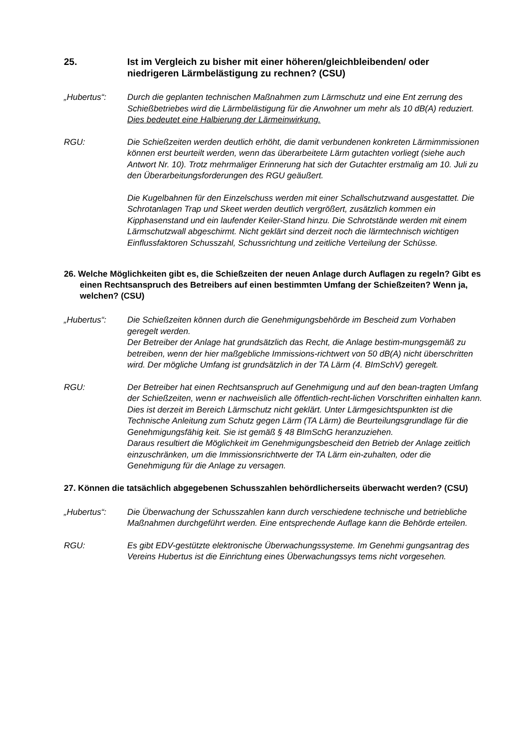25. Ist im Vergleich zu bisher mit einer höheren/gleichbleibenden/ oder niedrigeren Lärmbelästigung zu rechnen? (CSU)
„Hubertus“: Durch die geplanten technischen Maßnahmen zum Lärmschutz und eine Ent zerrung des Schießbetriebes wird die Lärmbelästigung für die Anwohner um mehr als 10 dB(A) reduziert. Dies bedeutet eine Halbierung der Lärmeinwirkung.
RGU: Die Schießzeiten werden deutlich erhöht, die damit verbundenen konkreten Lärmimmissionen können erst beurteilt werden, wenn das überarbeitete Lärm gutachten vorliegt (siehe auch Antwort Nr. 10). Trotz mehrmaliger Erinnerung hat sich der Gutachter erstmalig am 10. Juli zu den Überarbeitungsforderungen des RGU geäußert.
Die Kugelbahnen für den Einzelschuss werden mit einer Schallschutzwand ausgestattet. Die Schrotanlagen Trap und Skeet werden deutlich vergrößert, zusätzlich kommen ein Kipphasenstand und ein laufender Keiler-Stand hinzu. Die Schrotstände werden mit einem Lärmschutzwall abgeschirmt. Nicht geklärt sind derzeit noch die lärmtechnisch wichtigen Einflussfaktoren Schusszahl, Schussrichtung und zeitliche Verteilung der Schüsse.
26. Welche Möglichkeiten gibt es, die Schießzeiten der neuen Anlage durch Auflagen zu regeln? Gibt es einen Rechtsanspruch des Betreibers auf einen bestimmten Umfang der Schießzeiten? Wenn ja, welchen? (CSU)
„Hubertus“: Die Schießzeiten können durch die Genehmigungsbehörde im Bescheid zum Vorhaben geregelt werden.
Der Betreiber der Anlage hat grundsätzlich das Recht, die Anlage bestim-mungsgemäß zu betreiben, wenn der hier maßgebliche Immissions-richtwert von 50 dB(A) nicht überschritten wird. Der mögliche Umfang ist grundsätzlich in der TA Lärm (4. BImSchV) geregelt.
RGU: Der Betreiber hat einen Rechtsanspruch auf Genehmigung und auf den bean-tragten Umfang der Schießzeiten, wenn er nachweislich alle öffentlich-recht-lichen Vorschriften einhalten kann. Dies ist derzeit im Bereich Lärmschutz nicht geklärt. Unter Lärmgesichtspunkten ist die Technische Anleitung zum Schutz gegen Lärm (TA Lärm) die Beurteilungsgrundlage für die Genehmigungsfähig keit. Sie ist gemäß § 48 BImSchG heranzuziehen.
Daraus resultiert die Möglichkeit im Genehmigungsbescheid den Betrieb der Anlage zeitlich einzuschränken, um die Immissionsrichtwerte der TA Lärm ein-zuhalten, oder die Genehmigung für die Anlage zu versagen.
27. Können die tatsächlich abgegebenen Schusszahlen behördlicherseits überwacht werden? (CSU)
„Hubertus“: Die Überwachung der Schusszahlen kann durch verschiedene technische und betriebliche Maßnahmen durchgeführt werden. Eine entsprechende Auflage kann die Behörde erteilen.
RGU: Es gibt EDV-gestützte elektronische Überwachungssysteme. Im Genehmi gungsantrag des Vereins Hubertus ist die Einrichtung eines Überwachungssys tems nicht vorgesehen.